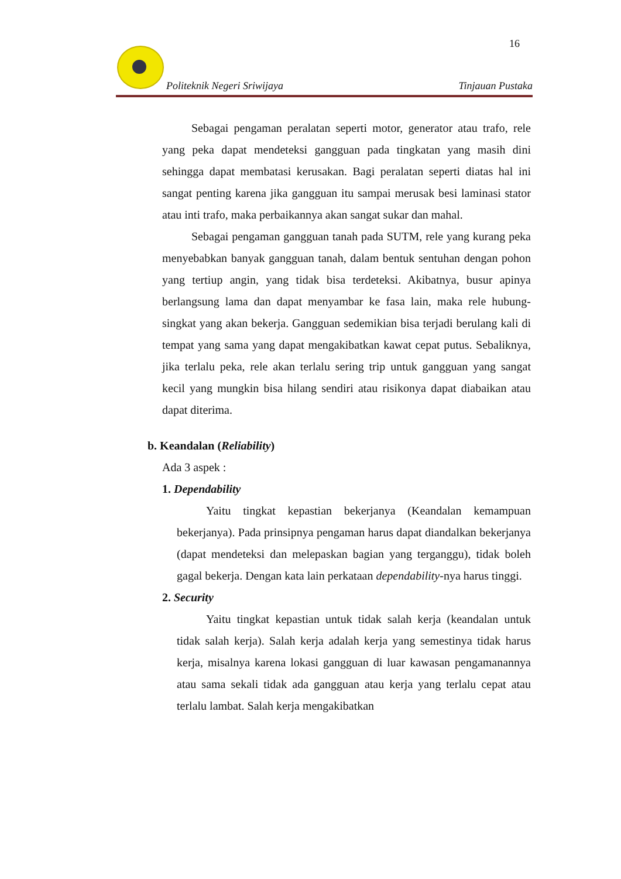16
Politeknik Negeri Sriwijaya Tinjauan Pustaka
Sebagai pengaman peralatan seperti motor, generator atau trafo, rele yang peka dapat mendeteksi gangguan pada tingkatan yang masih dini sehingga dapat membatasi kerusakan. Bagi peralatan seperti diatas hal ini sangat penting karena jika gangguan itu sampai merusak besi laminasi stator atau inti trafo, maka perbaikannya akan sangat sukar dan mahal.
Sebagai pengaman gangguan tanah pada SUTM, rele yang kurang peka menyebabkan banyak gangguan tanah, dalam bentuk sentuhan dengan pohon yang tertiup angin, yang tidak bisa terdeteksi. Akibatnya, busur apinya berlangsung lama dan dapat menyambar ke fasa lain, maka rele hubung-singkat yang akan bekerja. Gangguan sedemikian bisa terjadi berulang kali di tempat yang sama yang dapat mengakibatkan kawat cepat putus. Sebaliknya, jika terlalu peka, rele akan terlalu sering trip untuk gangguan yang sangat kecil yang mungkin bisa hilang sendiri atau risikonya dapat diabaikan atau dapat diterima.
b. Keandalan (Reliability)
Ada 3 aspek :
1. Dependability
Yaitu tingkat kepastian bekerjanya (Keandalan kemampuan bekerjanya). Pada prinsipnya pengaman harus dapat diandalkan bekerjanya (dapat mendeteksi dan melepaskan bagian yang terganggu), tidak boleh gagal bekerja. Dengan kata lain perkataan dependability-nya harus tinggi.
2. Security
Yaitu tingkat kepastian untuk tidak salah kerja (keandalan untuk tidak salah kerja). Salah kerja adalah kerja yang semestinya tidak harus kerja, misalnya karena lokasi gangguan di luar kawasan pengamanannya atau sama sekali tidak ada gangguan atau kerja yang terlalu cepat atau terlalu lambat. Salah kerja mengakibatkan